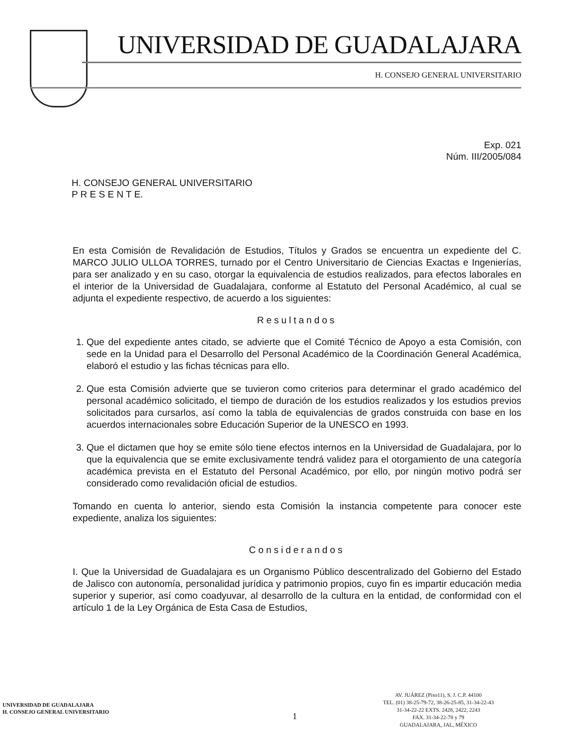UNIVERSIDAD DE GUADALAJARA
H. CONSEJO GENERAL UNIVERSITARIO
Exp. 021
Núm. III/2005/084
H. CONSEJO GENERAL UNIVERSITARIO
P R E S E N T E.
En esta Comisión de Revalidación de Estudios, Títulos y Grados se encuentra un expediente del C. MARCO JULIO ULLOA TORRES, turnado por el Centro Universitario de Ciencias Exactas e Ingenierías, para ser analizado y en su caso, otorgar la equivalencia de estudios realizados, para efectos laborales en el interior de la Universidad de Guadalajara, conforme al Estatuto del Personal Académico, al cual se adjunta el expediente respectivo, de acuerdo a los siguientes:
Resultandos
1. Que del expediente antes citado, se advierte que el Comité Técnico de Apoyo a esta Comisión, con sede en la Unidad para el Desarrollo del Personal Académico de la Coordinación General Académica, elaboró el estudio y las fichas técnicas para ello.
2. Que esta Comisión advierte que se tuvieron como criterios para determinar el grado académico del personal académico solicitado, el tiempo de duración de los estudios realizados y los estudios previos solicitados para cursarlos, así como la tabla de equivalencias de grados construida con base en los acuerdos internacionales sobre Educación Superior de la UNESCO en 1993.
3. Que el dictamen que hoy se emite sólo tiene efectos internos en la Universidad de Guadalajara, por lo que la equivalencia que se emite exclusivamente tendrá validez para el otorgamiento de una categoría académica prevista en el Estatuto del Personal Académico, por ello, por ningún motivo podrá ser considerado como revalidación oficial de estudios.
Tomando en cuenta lo anterior, siendo esta Comisión la instancia competente para conocer este expediente, analiza los siguientes:
Considerandos
I. Que la Universidad de Guadalajara es un Organismo Público descentralizado del Gobierno del Estado de Jalisco con autonomía, personalidad jurídica y patrimonio propios, cuyo fin es impartir educación media superior y superior, así como coadyuvar, al desarrollo de la cultura en la entidad, de conformidad con el artículo 1 de la Ley Orgánica de Esta Casa de Estudios,
UNIVERSIDAD DE GUADALAJARA
H. CONSEJO GENERAL UNIVERSITARIO
1
AV. JUÁREZ (Piso11), S. J. C.P. 44100
TEL. (01) 38-25-79-72, 38-26-25-85, 31-34-22-43
31-34-22-22 EXTS. 2428, 2422, 2243
FAX. 31-34-22-78 y 79
GUADALAJARA, JAL, MÉXICO